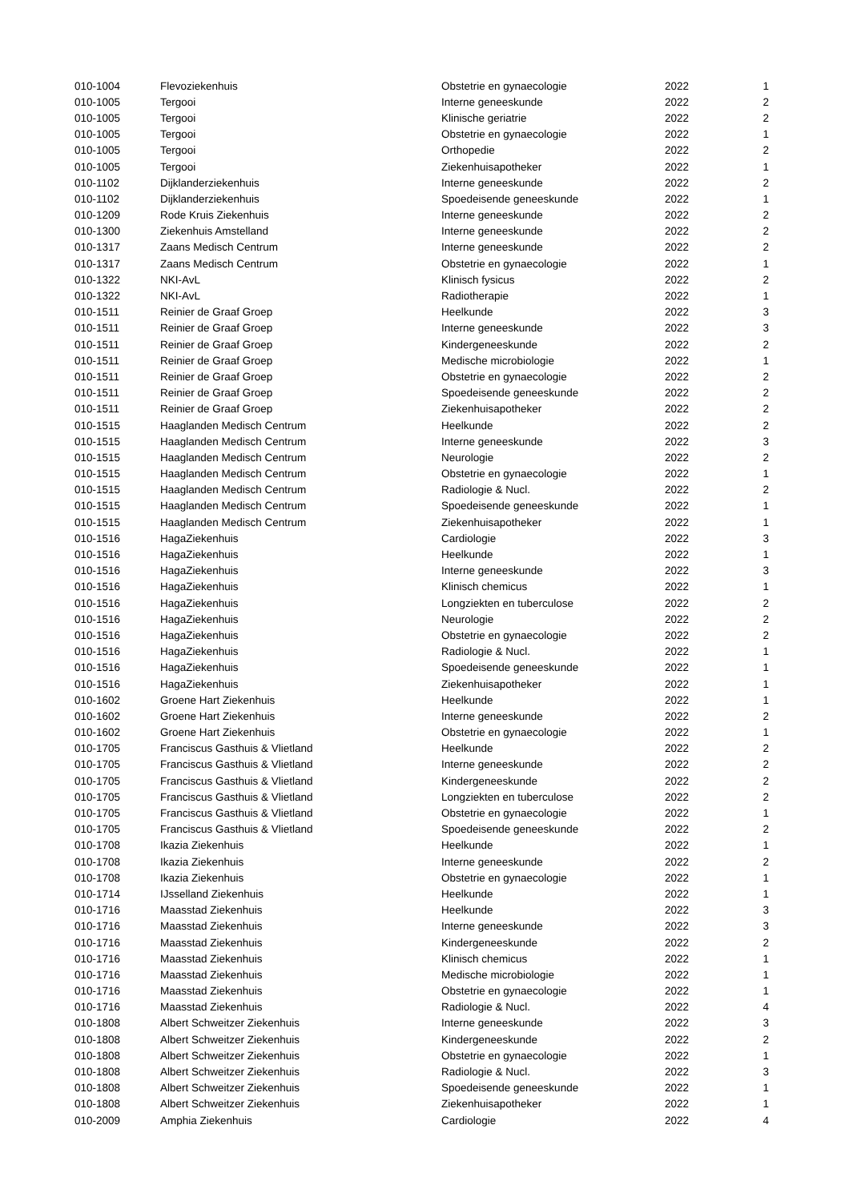| 010-1004 | Flevoziekenhuis | Obstetrie en gynaecologie | 2022 | 1 |
| 010-1005 | Tergooi | Interne geneeskunde | 2022 | 2 |
| 010-1005 | Tergooi | Klinische geriatrie | 2022 | 2 |
| 010-1005 | Tergooi | Obstetrie en gynaecologie | 2022 | 1 |
| 010-1005 | Tergooi | Orthopedie | 2022 | 2 |
| 010-1005 | Tergooi | Ziekenhuisapotheker | 2022 | 1 |
| 010-1102 | Dijklanderziekenhuis | Interne geneeskunde | 2022 | 2 |
| 010-1102 | Dijklanderziekenhuis | Spoedeisende geneeskunde | 2022 | 1 |
| 010-1209 | Rode Kruis Ziekenhuis | Interne geneeskunde | 2022 | 2 |
| 010-1300 | Ziekenhuis Amstelland | Interne geneeskunde | 2022 | 2 |
| 010-1317 | Zaans Medisch Centrum | Interne geneeskunde | 2022 | 2 |
| 010-1317 | Zaans Medisch Centrum | Obstetrie en gynaecologie | 2022 | 1 |
| 010-1322 | NKI-AvL | Klinisch fysicus | 2022 | 2 |
| 010-1322 | NKI-AvL | Radiotherapie | 2022 | 1 |
| 010-1511 | Reinier de Graaf Groep | Heelkunde | 2022 | 3 |
| 010-1511 | Reinier de Graaf Groep | Interne geneeskunde | 2022 | 3 |
| 010-1511 | Reinier de Graaf Groep | Kindergeneeskunde | 2022 | 2 |
| 010-1511 | Reinier de Graaf Groep | Medische microbiologie | 2022 | 1 |
| 010-1511 | Reinier de Graaf Groep | Obstetrie en gynaecologie | 2022 | 2 |
| 010-1511 | Reinier de Graaf Groep | Spoedeisende geneeskunde | 2022 | 2 |
| 010-1511 | Reinier de Graaf Groep | Ziekenhuisapotheker | 2022 | 2 |
| 010-1515 | Haaglanden Medisch Centrum | Heelkunde | 2022 | 2 |
| 010-1515 | Haaglanden Medisch Centrum | Interne geneeskunde | 2022 | 3 |
| 010-1515 | Haaglanden Medisch Centrum | Neurologie | 2022 | 2 |
| 010-1515 | Haaglanden Medisch Centrum | Obstetrie en gynaecologie | 2022 | 1 |
| 010-1515 | Haaglanden Medisch Centrum | Radiologie & Nucl. | 2022 | 2 |
| 010-1515 | Haaglanden Medisch Centrum | Spoedeisende geneeskunde | 2022 | 1 |
| 010-1515 | Haaglanden Medisch Centrum | Ziekenhuisapotheker | 2022 | 1 |
| 010-1516 | HagaZiekenhuis | Cardiologie | 2022 | 3 |
| 010-1516 | HagaZiekenhuis | Heelkunde | 2022 | 1 |
| 010-1516 | HagaZiekenhuis | Interne geneeskunde | 2022 | 3 |
| 010-1516 | HagaZiekenhuis | Klinisch chemicus | 2022 | 1 |
| 010-1516 | HagaZiekenhuis | Longziekten en tuberculose | 2022 | 2 |
| 010-1516 | HagaZiekenhuis | Neurologie | 2022 | 2 |
| 010-1516 | HagaZiekenhuis | Obstetrie en gynaecologie | 2022 | 2 |
| 010-1516 | HagaZiekenhuis | Radiologie & Nucl. | 2022 | 1 |
| 010-1516 | HagaZiekenhuis | Spoedeisende geneeskunde | 2022 | 1 |
| 010-1516 | HagaZiekenhuis | Ziekenhuisapotheker | 2022 | 1 |
| 010-1602 | Groene Hart Ziekenhuis | Heelkunde | 2022 | 1 |
| 010-1602 | Groene Hart Ziekenhuis | Interne geneeskunde | 2022 | 2 |
| 010-1602 | Groene Hart Ziekenhuis | Obstetrie en gynaecologie | 2022 | 1 |
| 010-1705 | Franciscus Gasthuis & Vlietland | Heelkunde | 2022 | 2 |
| 010-1705 | Franciscus Gasthuis & Vlietland | Interne geneeskunde | 2022 | 2 |
| 010-1705 | Franciscus Gasthuis & Vlietland | Kindergeneeskunde | 2022 | 2 |
| 010-1705 | Franciscus Gasthuis & Vlietland | Longziekten en tuberculose | 2022 | 2 |
| 010-1705 | Franciscus Gasthuis & Vlietland | Obstetrie en gynaecologie | 2022 | 1 |
| 010-1705 | Franciscus Gasthuis & Vlietland | Spoedeisende geneeskunde | 2022 | 2 |
| 010-1708 | Ikazia Ziekenhuis | Heelkunde | 2022 | 1 |
| 010-1708 | Ikazia Ziekenhuis | Interne geneeskunde | 2022 | 2 |
| 010-1708 | Ikazia Ziekenhuis | Obstetrie en gynaecologie | 2022 | 1 |
| 010-1714 | IJsselland Ziekenhuis | Heelkunde | 2022 | 1 |
| 010-1716 | Maasstad Ziekenhuis | Heelkunde | 2022 | 3 |
| 010-1716 | Maasstad Ziekenhuis | Interne geneeskunde | 2022 | 3 |
| 010-1716 | Maasstad Ziekenhuis | Kindergeneeskunde | 2022 | 2 |
| 010-1716 | Maasstad Ziekenhuis | Klinisch chemicus | 2022 | 1 |
| 010-1716 | Maasstad Ziekenhuis | Medische microbiologie | 2022 | 1 |
| 010-1716 | Maasstad Ziekenhuis | Obstetrie en gynaecologie | 2022 | 1 |
| 010-1716 | Maasstad Ziekenhuis | Radiologie & Nucl. | 2022 | 4 |
| 010-1808 | Albert Schweitzer Ziekenhuis | Interne geneeskunde | 2022 | 3 |
| 010-1808 | Albert Schweitzer Ziekenhuis | Kindergeneeskunde | 2022 | 2 |
| 010-1808 | Albert Schweitzer Ziekenhuis | Obstetrie en gynaecologie | 2022 | 1 |
| 010-1808 | Albert Schweitzer Ziekenhuis | Radiologie & Nucl. | 2022 | 3 |
| 010-1808 | Albert Schweitzer Ziekenhuis | Spoedeisende geneeskunde | 2022 | 1 |
| 010-1808 | Albert Schweitzer Ziekenhuis | Ziekenhuisapotheker | 2022 | 1 |
| 010-2009 | Amphia Ziekenhuis | Cardiologie | 2022 | 4 |